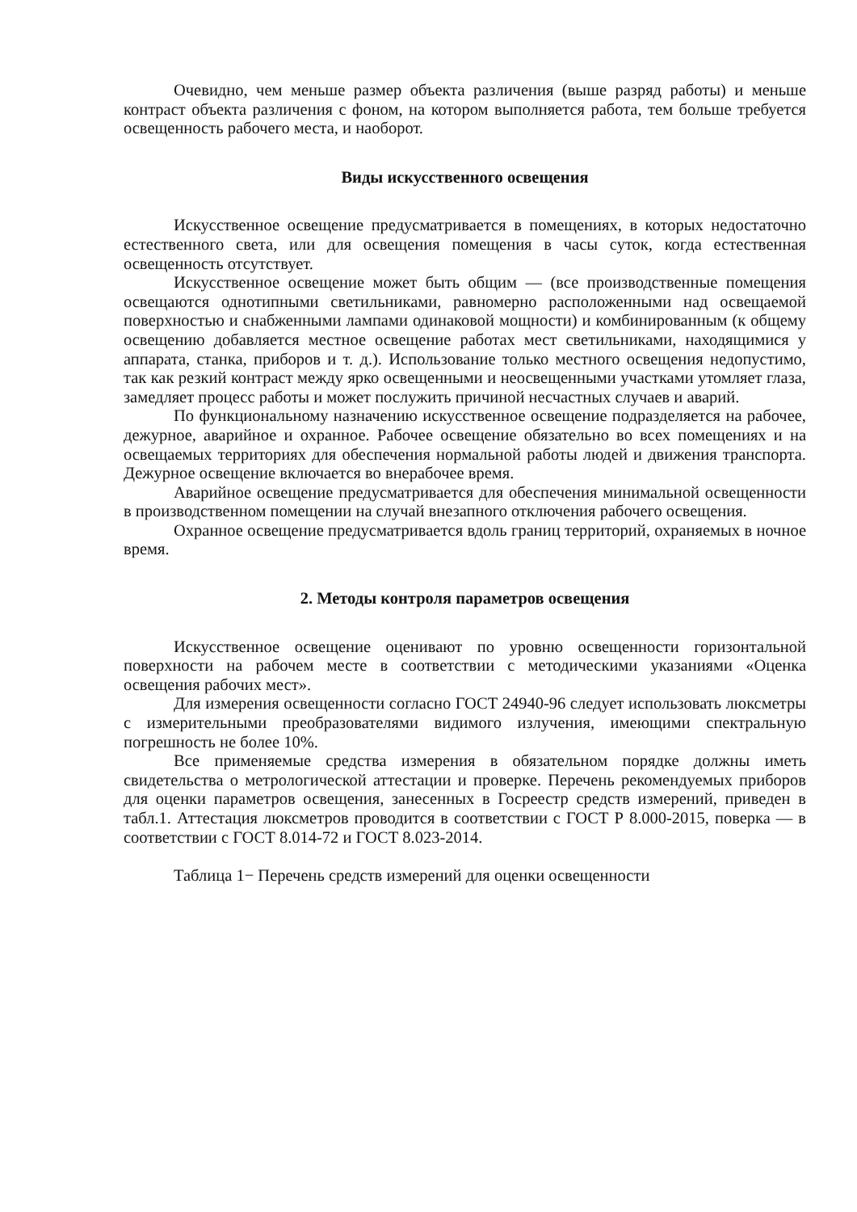Очевидно, чем меньше размер объекта различения (выше разряд работы) и меньше контраст объекта различения с фоном, на котором выполняется работа, тем больше требуется освещенность рабочего места, и наоборот.
Виды искусственного освещения
Искусственное освещение предусматривается в помещениях, в которых недостаточно естественного света, или для освещения помещения в часы суток, когда естественная освещенность отсутствует.
Искусственное освещение может быть общим — (все производственные помещения освещаются однотипными светильниками, равномерно расположенными над освещаемой поверхностью и снабженными лампами одинаковой мощности) и комбинированным (к общему освещению добавляется местное освещение работах мест светильниками, находящимися у аппарата, станка, приборов и т. д.). Использование только местного освещения недопустимо, так как резкий контраст между ярко освещенными и неосвещенными участками утомляет глаза, замедляет процесс работы и может послужить причиной несчастных случаев и аварий.
По функциональному назначению искусственное освещение подразделяется на рабочее, дежурное, аварийное и охранное. Рабочее освещение обязательно во всех помещениях и на освещаемых территориях для обеспечения нормальной работы людей и движения транспорта. Дежурное освещение включается во внерабочее время.
Аварийное освещение предусматривается для обеспечения минимальной освещенности в производственном помещении на случай внезапного отключения рабочего освещения.
Охранное освещение предусматривается вдоль границ территорий, охраняемых в ночное время.
2. Методы контроля параметров освещения
Искусственное освещение оценивают по уровню освещенности горизонтальной поверхности на рабочем месте в соответствии с методическими указаниями «Оценка освещения рабочих мест».
Для измерения освещенности согласно ГОСТ 24940-96 следует использовать люксметры с измерительными преобразователями видимого излучения, имеющими спектральную погрешность не более 10%.
Все применяемые средства измерения в обязательном порядке должны иметь свидетельства о метрологической аттестации и проверке. Перечень рекомендуемых приборов для оценки параметров освещения, занесенных в Госреестр средств измерений, приведен в табл.1. Аттестация люксметров проводится в соответствии с ГОСТ Р 8.000-2015, поверка — в соответствии с ГОСТ 8.014-72 и ГОСТ 8.023-2014.
Таблица 1− Перечень средств измерений для оценки освещенности